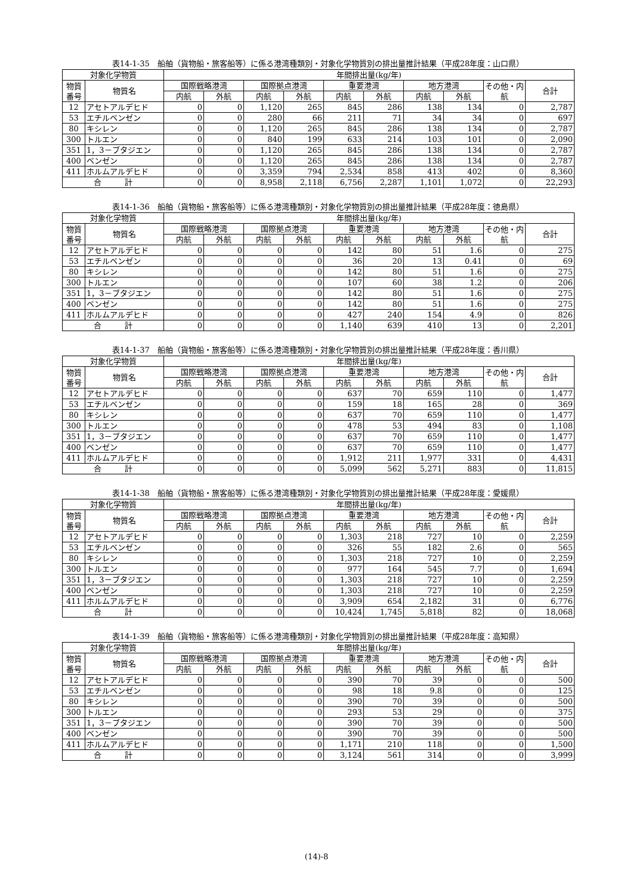表14-1-35　船舶（貨物船・旅客船等）に係る港湾種類別・対象化学物質別の排出量推計結果（平成28年度：山口県）
| 対象化学物質 | | 年間排出量(kg/年) | | | | | | | | | |
| --- | --- | --- | --- | --- | --- | --- | --- | --- | --- | --- | --- |
| 物質番号 | 物質名 | 国際戦略港湾 | | 国際拠点港湾 | | 重要港湾 | | 地方港湾 | | その他・内航 | 合計 |
| | | 内航 | 外航 | 内航 | 外航 | 内航 | 外航 | 内航 | 外航 | | |
| 12 | アセトアルデヒド | 0 | 0 | 1,120 | 265 | 845 | 286 | 138 | 134 | 0 | 2,787 |
| 53 | エチルベンゼン | 0 | 0 | 280 | 66 | 211 | 71 | 34 | 34 | 0 | 697 |
| 80 | キシレン | 0 | 0 | 1,120 | 265 | 845 | 286 | 138 | 134 | 0 | 2,787 |
| 300 | トルエン | 0 | 0 | 840 | 199 | 633 | 214 | 103 | 101 | 0 | 2,090 |
| 351 | 1，3－ブタジエン | 0 | 0 | 1,120 | 265 | 845 | 286 | 138 | 134 | 0 | 2,787 |
| 400 | ベンゼン | 0 | 0 | 1,120 | 265 | 845 | 286 | 138 | 134 | 0 | 2,787 |
| 411 | ホルムアルデヒド | 0 | 0 | 3,359 | 794 | 2,534 | 858 | 413 | 402 | 0 | 8,360 |
| 合 計 | | 0 | 0 | 8,958 | 2,118 | 6,756 | 2,287 | 1,101 | 1,072 | 0 | 22,293 |
表14-1-36　船舶（貨物船・旅客船等）に係る港湾種類別・対象化学物質別の排出量推計結果（平成28年度：徳島県）
| 対象化学物質 | | 年間排出量(kg/年) | | | | | | | | | |
| --- | --- | --- | --- | --- | --- | --- | --- | --- | --- | --- | --- |
| 物質番号 | 物質名 | 国際戦略港湾 | | 国際拠点港湾 | | 重要港湾 | | 地方港湾 | | その他・内航 | 合計 |
| | | 内航 | 外航 | 内航 | 外航 | 内航 | 外航 | 内航 | 外航 | | |
| 12 | アセトアルデヒド | 0 | 0 | 0 | 0 | 142 | 80 | 51 | 1.6 | 0 | 275 |
| 53 | エチルベンゼン | 0 | 0 | 0 | 0 | 36 | 20 | 13 | 0.41 | 0 | 69 |
| 80 | キシレン | 0 | 0 | 0 | 0 | 142 | 80 | 51 | 1.6 | 0 | 275 |
| 300 | トルエン | 0 | 0 | 0 | 0 | 107 | 60 | 38 | 1.2 | 0 | 206 |
| 351 | 1，3－ブタジエン | 0 | 0 | 0 | 0 | 142 | 80 | 51 | 1.6 | 0 | 275 |
| 400 | ベンゼン | 0 | 0 | 0 | 0 | 142 | 80 | 51 | 1.6 | 0 | 275 |
| 411 | ホルムアルデヒド | 0 | 0 | 0 | 0 | 427 | 240 | 154 | 4.9 | 0 | 826 |
| 合 計 | | 0 | 0 | 0 | 0 | 1,140 | 639 | 410 | 13 | 0 | 2,201 |
表14-1-37　船舶（貨物船・旅客船等）に係る港湾種類別・対象化学物質別の排出量推計結果（平成28年度：香川県）
| 対象化学物質 | | 年間排出量(kg/年) | | | | | | | | | |
| --- | --- | --- | --- | --- | --- | --- | --- | --- | --- | --- | --- |
| 物質番号 | 物質名 | 国際戦略港湾 | | 国際拠点港湾 | | 重要港湾 | | 地方港湾 | | その他・内航 | 合計 |
| | | 内航 | 外航 | 内航 | 外航 | 内航 | 外航 | 内航 | 外航 | | |
| 12 | アセトアルデヒド | 0 | 0 | 0 | 0 | 637 | 70 | 659 | 110 | 0 | 1,477 |
| 53 | エチルベンゼン | 0 | 0 | 0 | 0 | 159 | 18 | 165 | 28 | 0 | 369 |
| 80 | キシレン | 0 | 0 | 0 | 0 | 637 | 70 | 659 | 110 | 0 | 1,477 |
| 300 | トルエン | 0 | 0 | 0 | 0 | 478 | 53 | 494 | 83 | 0 | 1,108 |
| 351 | 1，3－ブタジエン | 0 | 0 | 0 | 0 | 637 | 70 | 659 | 110 | 0 | 1,477 |
| 400 | ベンゼン | 0 | 0 | 0 | 0 | 637 | 70 | 659 | 110 | 0 | 1,477 |
| 411 | ホルムアルデヒド | 0 | 0 | 0 | 0 | 1,912 | 211 | 1,977 | 331 | 0 | 4,431 |
| 合 計 | | 0 | 0 | 0 | 0 | 5,099 | 562 | 5,271 | 883 | 0 | 11,815 |
表14-1-38　船舶（貨物船・旅客船等）に係る港湾種類別・対象化学物質別の排出量推計結果（平成28年度：愛媛県）
| 対象化学物質 | | 年間排出量(kg/年) | | | | | | | | | |
| --- | --- | --- | --- | --- | --- | --- | --- | --- | --- | --- | --- |
| 物質番号 | 物質名 | 国際戦略港湾 | | 国際拠点港湾 | | 重要港湾 | | 地方港湾 | | その他・内航 | 合計 |
| | | 内航 | 外航 | 内航 | 外航 | 内航 | 外航 | 内航 | 外航 | | |
| 12 | アセトアルデヒド | 0 | 0 | 0 | 0 | 1,303 | 218 | 727 | 10 | 0 | 2,259 |
| 53 | エチルベンゼン | 0 | 0 | 0 | 0 | 326 | 55 | 182 | 2.6 | 0 | 565 |
| 80 | キシレン | 0 | 0 | 0 | 0 | 1,303 | 218 | 727 | 10 | 0 | 2,259 |
| 300 | トルエン | 0 | 0 | 0 | 0 | 977 | 164 | 545 | 7.7 | 0 | 1,694 |
| 351 | 1，3－ブタジエン | 0 | 0 | 0 | 0 | 1,303 | 218 | 727 | 10 | 0 | 2,259 |
| 400 | ベンゼン | 0 | 0 | 0 | 0 | 1,303 | 218 | 727 | 10 | 0 | 2,259 |
| 411 | ホルムアルデヒド | 0 | 0 | 0 | 0 | 3,909 | 654 | 2,182 | 31 | 0 | 6,776 |
| 合 計 | | 0 | 0 | 0 | 0 | 10,424 | 1,745 | 5,818 | 82 | 0 | 18,068 |
表14-1-39　船舶（貨物船・旅客船等）に係る港湾種類別・対象化学物質別の排出量推計結果（平成28年度：高知県）
| 対象化学物質 | | 年間排出量(kg/年) | | | | | | | | | |
| --- | --- | --- | --- | --- | --- | --- | --- | --- | --- | --- | --- |
| 物質番号 | 物質名 | 国際戦略港湾 | | 国際拠点港湾 | | 重要港湾 | | 地方港湾 | | その他・内航 | 合計 |
| | | 内航 | 外航 | 内航 | 外航 | 内航 | 外航 | 内航 | 外航 | | |
| 12 | アセトアルデヒド | 0 | 0 | 0 | 0 | 390 | 70 | 39 | 0 | 0 | 500 |
| 53 | エチルベンゼン | 0 | 0 | 0 | 0 | 98 | 18 | 9.8 | 0 | 0 | 125 |
| 80 | キシレン | 0 | 0 | 0 | 0 | 390 | 70 | 39 | 0 | 0 | 500 |
| 300 | トルエン | 0 | 0 | 0 | 0 | 293 | 53 | 29 | 0 | 0 | 375 |
| 351 | 1，3－ブタジエン | 0 | 0 | 0 | 0 | 390 | 70 | 39 | 0 | 0 | 500 |
| 400 | ベンゼン | 0 | 0 | 0 | 0 | 390 | 70 | 39 | 0 | 0 | 500 |
| 411 | ホルムアルデヒド | 0 | 0 | 0 | 0 | 1,171 | 210 | 118 | 0 | 0 | 1,500 |
| 合 計 | | 0 | 0 | 0 | 0 | 3,124 | 561 | 314 | 0 | 0 | 3,999 |
(14)-8